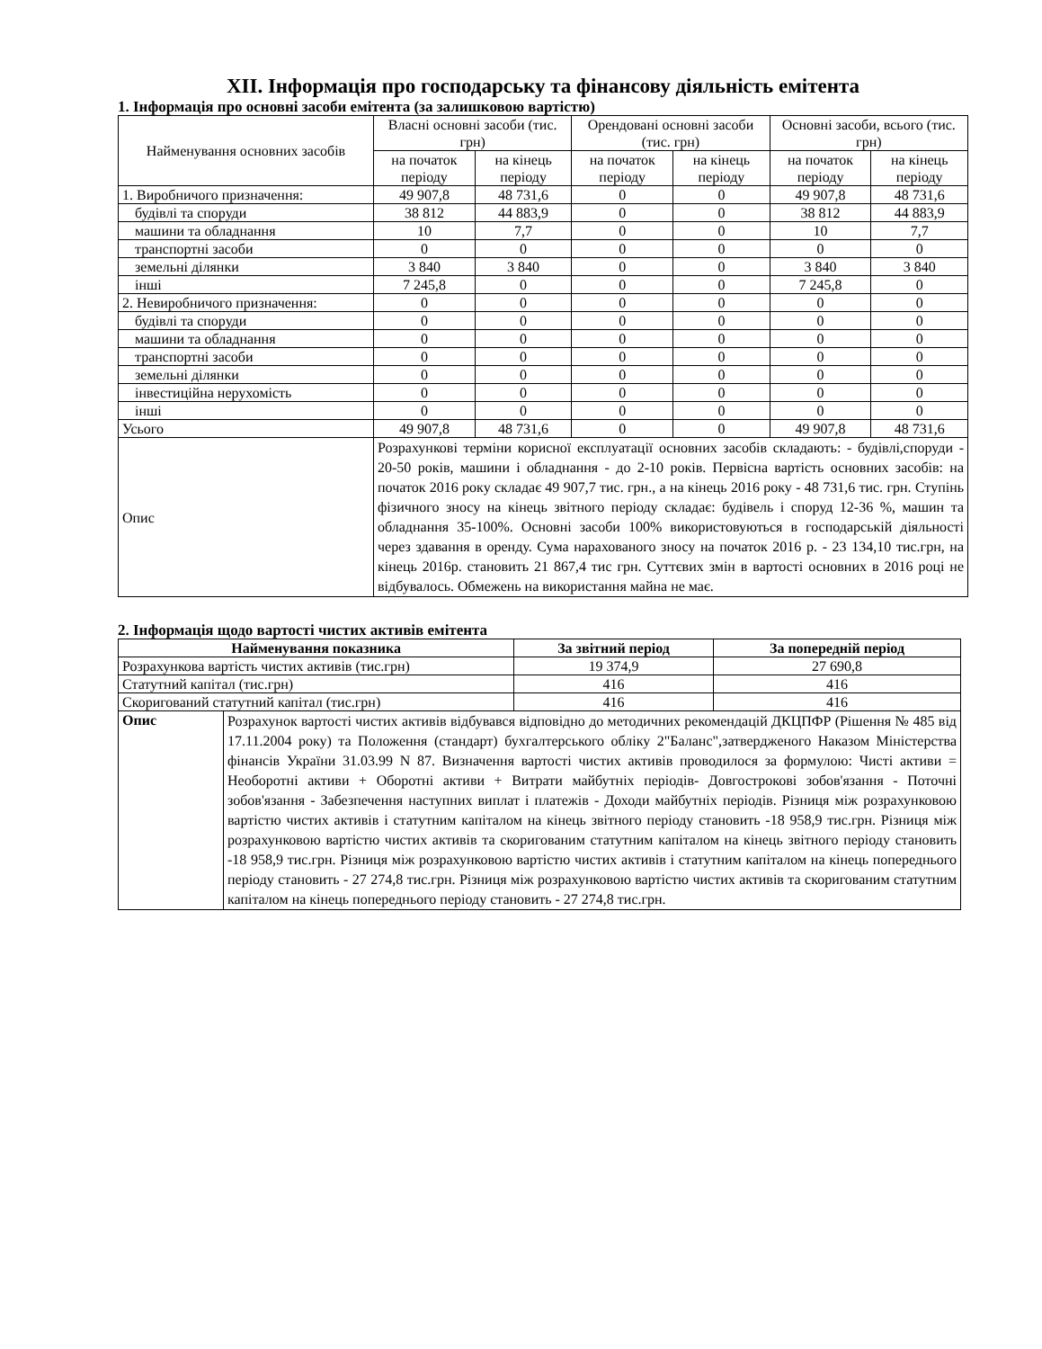XII. Інформація про господарську та фінансову діяльність емітента
1. Інформація про основні засоби емітента (за залишковою вартістю)
| Найменування основних засобів | Власні основні засоби (тис. грн) | | Орендовані основні засоби (тис. грн) | | Основні засоби, всього (тис. грн) | |
| | на початок періоду | на кінець періоду | на початок періоду | на кінець періоду | на початок періоду | на кінець періоду |
| 1. Виробничого призначення: | 49 907,8 | 48 731,6 | 0 | 0 | 49 907,8 | 48 731,6 |
| будівлі та споруди | 38 812 | 44 883,9 | 0 | 0 | 38 812 | 44 883,9 |
| машини та обладнання | 10 | 7,7 | 0 | 0 | 10 | 7,7 |
| транспортні засоби | 0 | 0 | 0 | 0 | 0 | 0 |
| земельні ділянки | 3 840 | 3 840 | 0 | 0 | 3 840 | 3 840 |
| інші | 7 245,8 | 0 | 0 | 0 | 7 245,8 | 0 |
| 2. Невиробничого призначення: | 0 | 0 | 0 | 0 | 0 | 0 |
| будівлі та споруди | 0 | 0 | 0 | 0 | 0 | 0 |
| машини та обладнання | 0 | 0 | 0 | 0 | 0 | 0 |
| транспортні засоби | 0 | 0 | 0 | 0 | 0 | 0 |
| земельні ділянки | 0 | 0 | 0 | 0 | 0 | 0 |
| інвестиційна нерухомість | 0 | 0 | 0 | 0 | 0 | 0 |
| інші | 0 | 0 | 0 | 0 | 0 | 0 |
| Усього | 49 907,8 | 48 731,6 | 0 | 0 | 49 907,8 | 48 731,6 |
| Опис | Розрахункові терміни корисної експлуатації основних засобів складають: - будівлі,споруди - 20-50 років, машини і обладнання - до 2-10 років. Первісна вартість основних засобів: на початок 2016 року складає 49 907,7 тис. грн., а на кінець 2016 року - 48 731,6 тис. грн. Ступінь фізичного зносу на кінець звітного періоду складає: будівель і споруд 12-36 %, машин та обладнання 35-100%. Основні засоби 100% використовуються в господарській діяльності через здавання в оренду. Сума нарахованого зносу на початок 2016 р. - 23 134,10 тис.грн, на кінець 2016р. становить 21 867,4 тис грн. Суттєвих змін в вартості основних в 2016 році не відбувалось. Обмежень на використання майна не має. | | | | | |
2. Інформація щодо вартості чистих активів емітента
| Найменування показника | | За звітний період | За попередній період |
| --- | --- | --- | --- |
| Розрахункова вартість чистих активів (тис.грн) | | 19 374,9 | 27 690,8 |
| Статутний капітал (тис.грн) | | 416 | 416 |
| Скоригований статутний капітал (тис.грн) | | 416 | 416 |
| Опис | Розрахунок вартості чистих активів відбувався відповідно до методичних рекомендацій ДКЦПФР (Рішення № 485 від 17.11.2004 року) та Положення (стандарт) бухгалтерського обліку 2"Баланс",затвердженого Наказом Міністерства фінансів України 31.03.99 N 87. Визначення вартості чистих активів проводилося за формулою: Чисті активи = Необоротні активи + Оборотні активи + Витрати майбутніх періодів- Довгострокові зобов'язання - Поточні зобов'язання - Забезпечення наступних виплат і платежів - Доходи майбутніх періодів. Різниця між розрахунковою вартістю чистих активів і статутним капіталом на кінець звітного періоду становить -18 958,9 тис.грн. Різниця між розрахунковою вартістю чистих активів та скоригованим статутним капіталом на кінець звітного періоду становить -18 958,9 тис.грн. Різниця між розрахунковою вартістю чистих активів і статутним капіталом на кінець попереднього періоду становить - 27 274,8 тис.грн. Різниця між розрахунковою вартістю чистих активів та скоригованим статутним капіталом на кінець попереднього періоду становить - 27 274,8 тис.грн. | | |